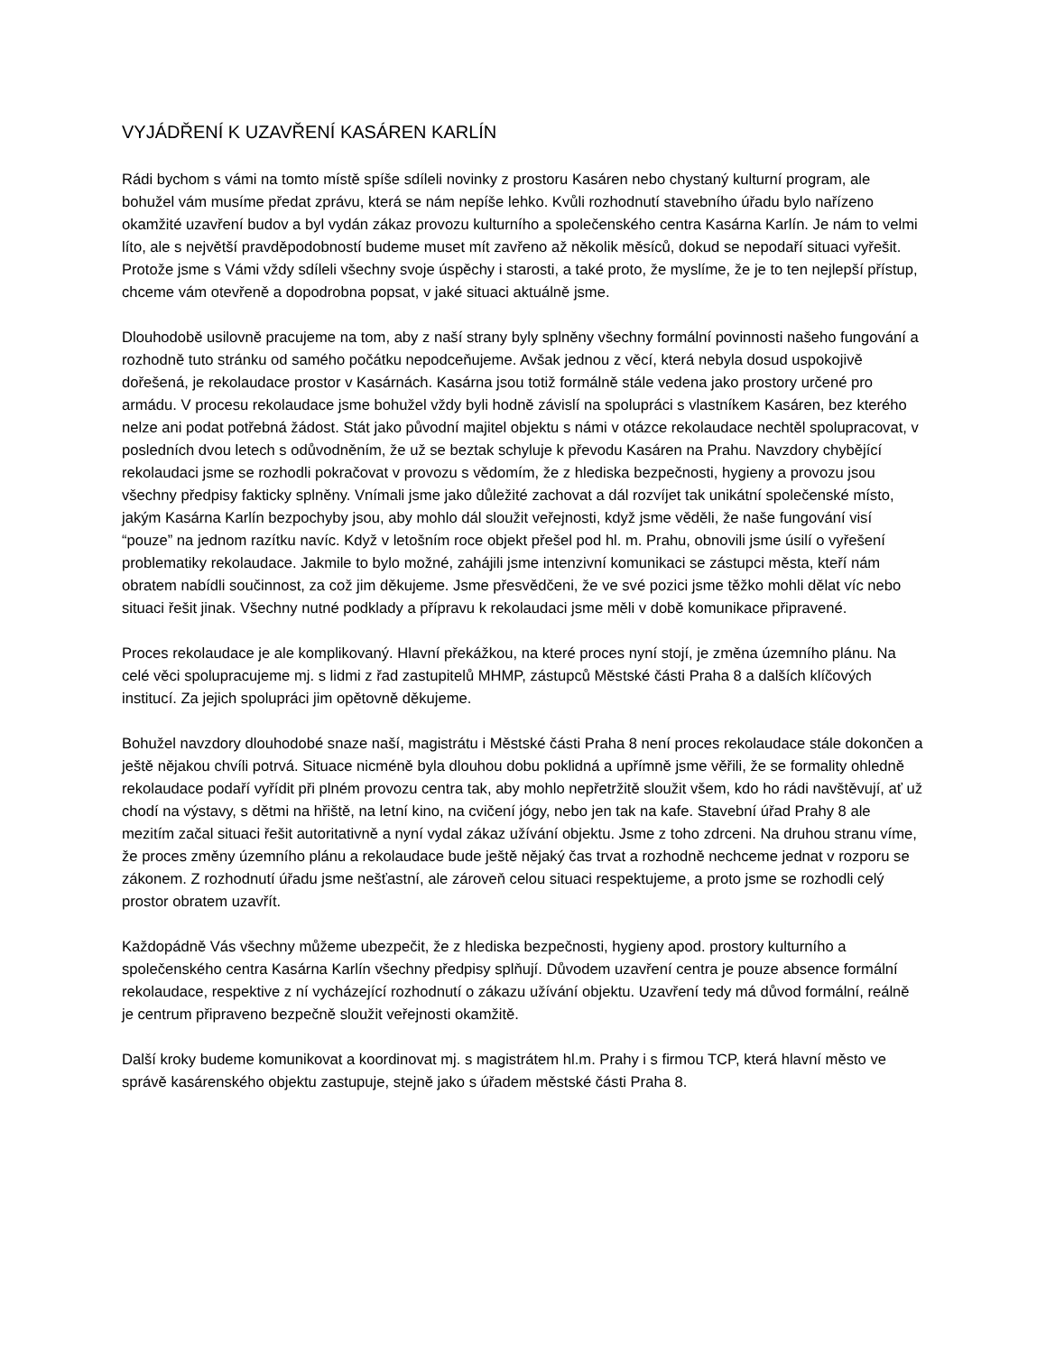VYJÁDŘENÍ K UZAVŘENÍ KASÁREN KARLÍN
Rádi bychom s vámi na tomto místě spíše sdíleli novinky z prostoru Kasáren nebo chystaný kulturní program, ale bohužel vám musíme předat zprávu, která se nám nepíše lehko. Kvůli rozhodnutí stavebního úřadu bylo nařízeno okamžité uzavření budov a byl vydán zákaz provozu kulturního a společenského centra Kasárna Karlín. Je nám to velmi líto, ale s největší pravděpodobností budeme muset mít zavřeno až několik měsíců, dokud se nepodaří situaci vyřešit. Protože jsme s Vámi vždy sdíleli všechny svoje úspěchy i starosti, a také proto, že myslíme, že je to ten nejlepší přístup, chceme vám otevřeně a dopodrobna popsat, v jaké situaci aktuálně jsme.
Dlouhodobě usilovně pracujeme na tom, aby z naší strany byly splněny všechny formální povinnosti našeho fungování a rozhodně tuto stránku od samého počátku nepodceňujeme. Avšak jednou z věcí, která nebyla dosud uspokojivě dořešená, je rekolaudace prostor v Kasárnách. Kasárna jsou totiž formálně stále vedena jako prostory určené pro armádu. V procesu rekolaudace jsme bohužel vždy byli hodně závislí na spolupráci s vlastníkem Kasáren, bez kterého nelze ani podat potřebná žádost. Stát jako původní majitel objektu s námi v otázce rekolaudace nechtěl spolupracovat, v posledních dvou letech s odůvodněním, že už se beztak schyluje k převodu Kasáren na Prahu. Navzdory chybějící rekolaudaci jsme se rozhodli pokračovat v provozu s vědomím, že z hlediska bezpečnosti, hygieny a provozu jsou všechny předpisy fakticky splněny. Vnímali jsme jako důležité zachovat a dál rozvíjet tak unikátní společenské místo, jakým Kasárna Karlín bezpochyby jsou, aby mohlo dál sloužit veřejnosti, když jsme věděli, že naše fungování visí “pouze” na jednom razítku navíc. Když v letošním roce objekt přešel pod hl. m. Prahu, obnovili jsme úsilí o vyřešení problematiky rekolaudace. Jakmile to bylo možné, zahájili jsme intenzivní komunikaci se zástupci města, kteří nám obratem nabídli součinnost, za což jim děkujeme. Jsme přesvědčeni, že ve své pozici jsme těžko mohli dělat víc nebo situaci řešit jinak. Všechny nutné podklady a přípravu k rekolaudaci jsme měli v době komunikace připravené.
Proces rekolaudace je ale komplikovaný. Hlavní překážkou, na které proces nyní stojí, je změna územního plánu. Na celé věci spolupracujeme mj. s lidmi z řad zastupitelů MHMP, zástupců Městské části Praha 8 a dalších klíčových institucí. Za jejich spolupráci jim opětovně děkujeme.
Bohužel navzdory dlouhodobé snaze naší, magistrátu i Městské části Praha 8 není proces rekolaudace stále dokončen a ještě nějakou chvíli potrvá. Situace nicméně byla dlouhou dobu poklidná a upřímně jsme věřili, že se formality ohledně rekolaudace podaří vyřídit při plném provozu centra tak, aby mohlo nepřetržitě sloužit všem, kdo ho rádi navštěvují, ať už chodí na výstavy, s dětmi na hřiště, na letní kino, na cvičení jógy, nebo jen tak na kafe. Stavební úřad Prahy 8 ale mezitím začal situaci řešit autoritativně a nyní vydal zákaz užívání objektu. Jsme z toho zdrceni. Na druhou stranu víme, že proces změny územního plánu a rekolaudace bude ještě nějaký čas trvat a rozhodně nechceme jednat v rozporu se zákonem. Z rozhodnutí úřadu jsme nešťastní, ale zároveň celou situaci respektujeme, a proto jsme se rozhodli celý prostor obratem uzavřít.
Každopádně Vás všechny můžeme ubezpečit, že z hlediska bezpečnosti, hygieny apod. prostory kulturního a společenského centra Kasárna Karlín všechny předpisy splňují. Důvodem uzavření centra je pouze absence formální rekolaudace, respektive z ní vycházející rozhodnutí o zákazu užívání objektu. Uzavření tedy má důvod formální, reálně je centrum připraveno bezpečně sloužit veřejnosti okamžitě.
Další kroky budeme komunikovat a koordinovat mj. s magistrátem hl.m. Prahy i s firmou TCP, která hlavní město ve správě kasárenského objektu zastupuje, stejně jako s úřadem městské části Praha 8.